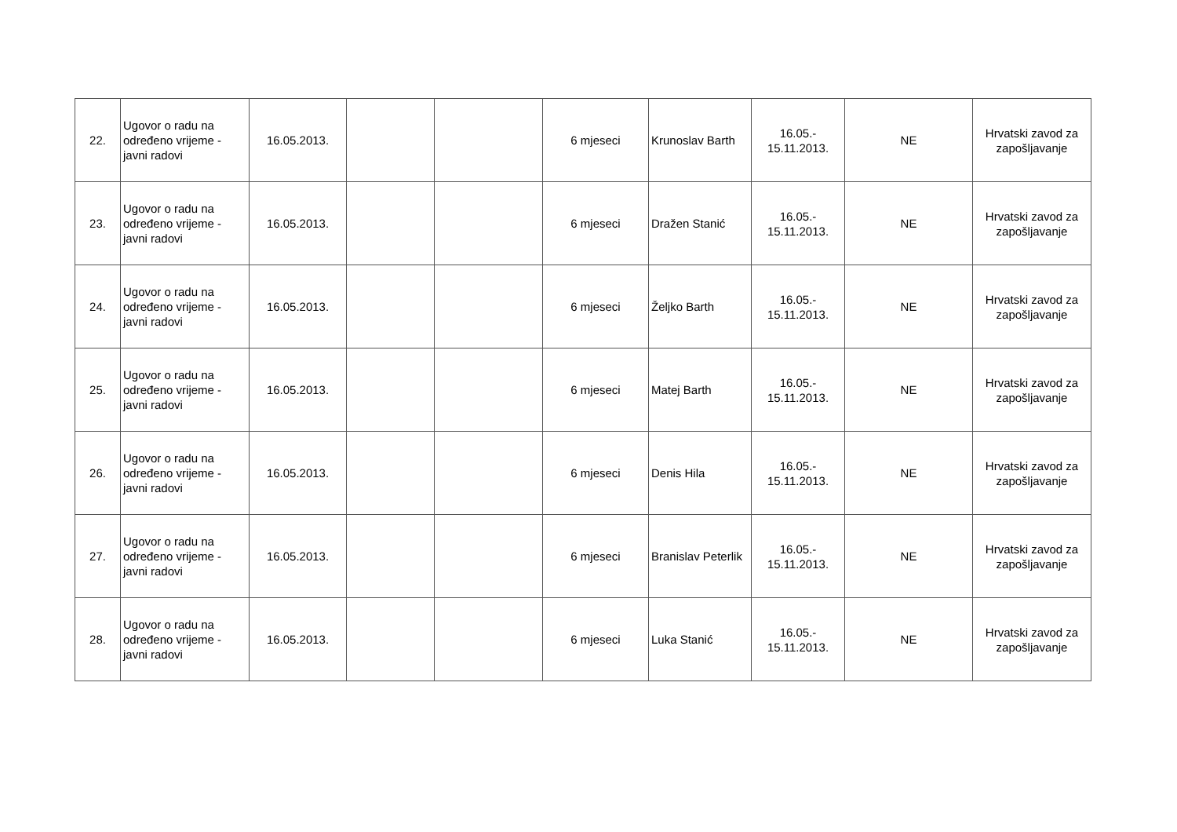| 22. | Ugovor o radu na određeno vrijeme - javni radovi | 16.05.2013. | | | 6 mjeseci | Krunoslav Barth | 16.05.- 15.11.2013. | NE | Hrvatski zavod za zapošljavanje |
| 23. | Ugovor o radu na određeno vrijeme - javni radovi | 16.05.2013. | | | 6 mjeseci | Dražen Stanić | 16.05.- 15.11.2013. | NE | Hrvatski zavod za zapošljavanje |
| 24. | Ugovor o radu na određeno vrijeme - javni radovi | 16.05.2013. | | | 6 mjeseci | Željko Barth | 16.05.- 15.11.2013. | NE | Hrvatski zavod za zapošljavanje |
| 25. | Ugovor o radu na određeno vrijeme - javni radovi | 16.05.2013. | | | 6 mjeseci | Matej Barth | 16.05.- 15.11.2013. | NE | Hrvatski zavod za zapošljavanje |
| 26. | Ugovor o radu na određeno vrijeme - javni radovi | 16.05.2013. | | | 6 mjeseci | Denis Hila | 16.05.- 15.11.2013. | NE | Hrvatski zavod za zapošljavanje |
| 27. | Ugovor o radu na određeno vrijeme - javni radovi | 16.05.2013. | | | 6 mjeseci | Branislav Peterlik | 16.05.- 15.11.2013. | NE | Hrvatski zavod za zapošljavanje |
| 28. | Ugovor o radu na određeno vrijeme - javni radovi | 16.05.2013. | | | 6 mjeseci | Luka Stanić | 16.05.- 15.11.2013. | NE | Hrvatski zavod za zapošljavanje |